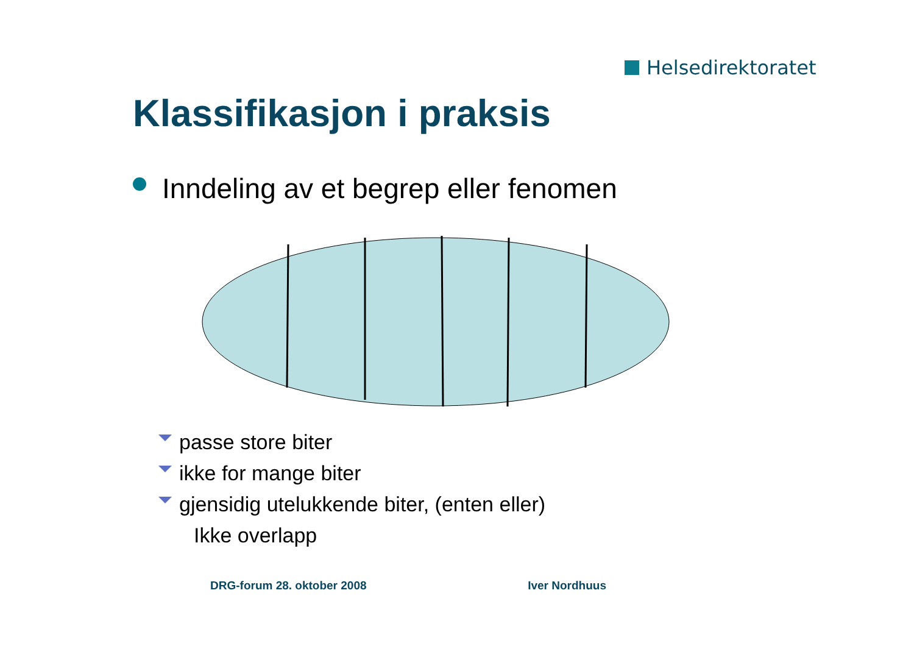Helsedirektoratet
Klassifikasjon i praksis
Inndeling av et begrep eller fenomen
passe store biter
ikke for mange biter
gjensidig utelukkende biter, (enten eller)
Ikke overlapp
DRG-forum 28. oktober 2008 Iver Nordhuus